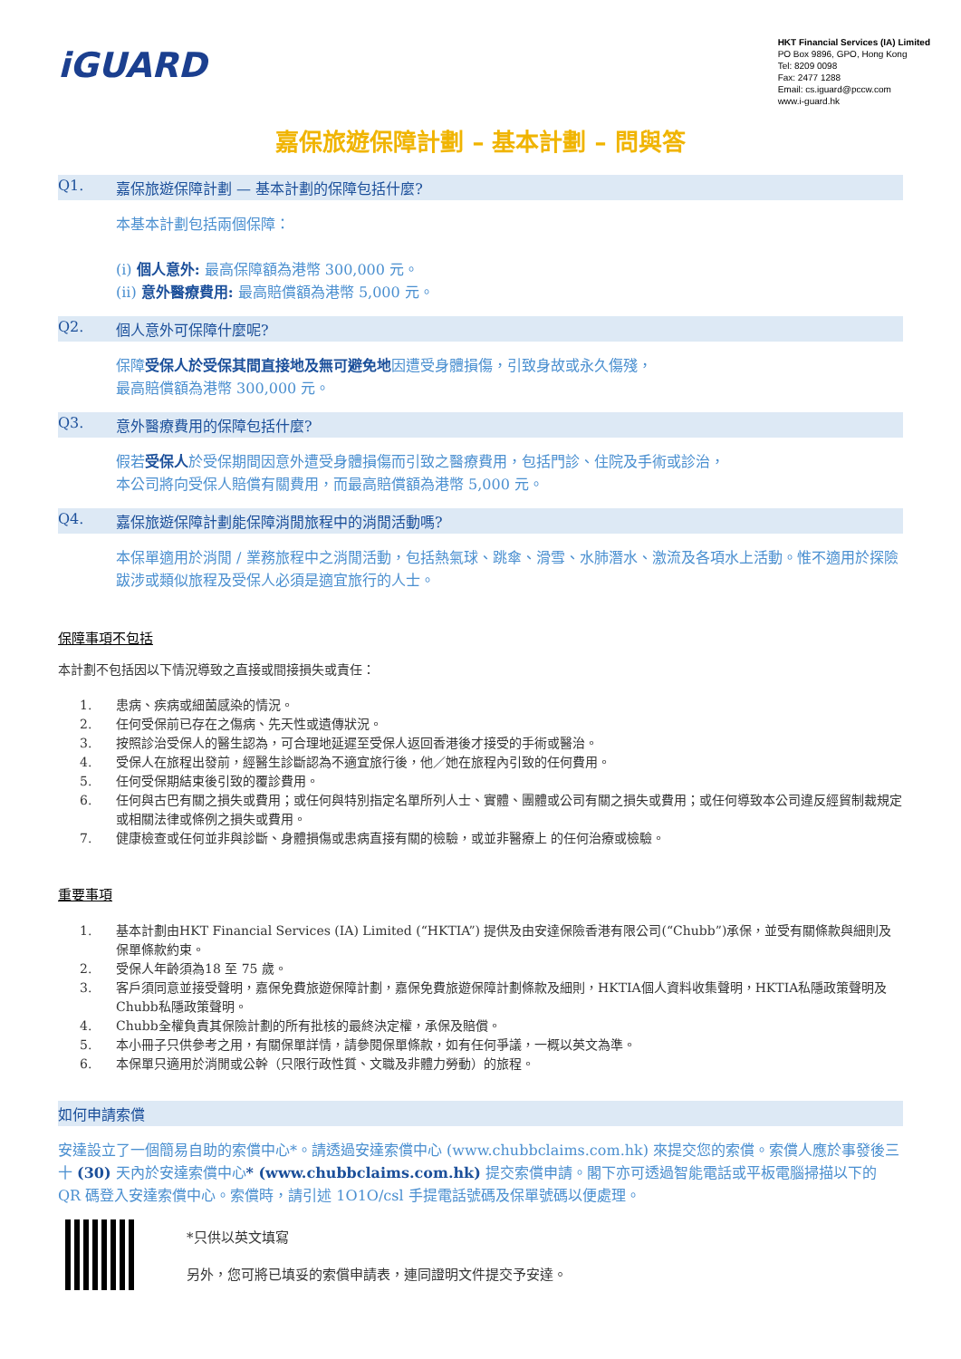iGUARD
HKT Financial Services (IA) Limited
PO Box 9896, GPO, Hong Kong
Tel: 8209 0098
Fax: 2477 1288
Email: cs.iguard@pccw.com
www.i-guard.hk
嘉保旅遊保障計劃 – 基本計劃 – 問與答
Q1. 嘉保旅遊保障計劃 — 基本計劃的保障包括什麼?
本基本計劃包括兩個保障：
(i) 個人意外: 最高保障額為港幣 300,000 元。
(ii) 意外醫療費用: 最高賠償額為港幣 5,000 元。
Q2. 個人意外可保障什麼呢?
保障受保人於受保其間直接地及無可避免地因遭受身體損傷，引致身故或永久傷殘，
最高賠償額為港幣 300,000 元。
Q3. 意外醫療費用的保障包括什麼?
假若受保人於受保期間因意外遭受身體損傷而引致之醫療費用，包括門診、住院及手術或診治，
本公司將向受保人賠償有關費用，而最高賠償額為港幣 5,000 元。
Q4. 嘉保旅遊保障計劃能保障消閒旅程中的消閒活動嗎?
本保單適用於消閒 / 業務旅程中之消閒活動，包括熱氣球、跳傘、滑雪、水肺潛水、激流及各項水上活動。惟不適用於探險跋涉或類似旅程及受保人必須是適宜旅行的人士。
保障事項不包括
本計劃不包括因以下情況導致之直接或間接損失或責任：
1. 患病、疾病或細菌感染的情況。
2. 任何受保前已存在之傷病、先天性或遺傳狀況。
3. 按照診治受保人的醫生認為，可合理地延遲至受保人返回香港後才接受的手術或醫治。
4. 受保人在旅程出發前，經醫生診斷認為不適宜旅行後，他／她在旅程內引致的任何費用。
5. 任何受保期結束後引致的覆診費用。
6. 任何與古巴有關之損失或費用；或任何與特別指定名單所列人士、實體、團體或公司有關之損失或費用；或任何導致本公司違反經貿制裁規定或相關法律或條例之損失或費用。
7. 健康檢查或任何並非與診斷、身體損傷或患病直接有關的檢驗，或並非醫療上 的任何治療或檢驗。
重要事項
1. 基本計劃由HKT Financial Services (IA) Limited (“HKTIA”) 提供及由安達保險香港有限公司(“Chubb”)承保，並受有關條款與細則及保單條款約束。
2. 受保人年齡須為18 至 75 歲。
3. 客戶須同意並接受聲明，嘉保免費旅遊保障計劃，嘉保免費旅遊保障計劃條款及細則，HKTIA個人資料收集聲明，HKTIA私隱政策聲明及Chubb私隱政策聲明。
4. Chubb全權負責其保險計劃的所有批核的最終決定權，承保及賠償。
5. 本小冊子只供參考之用，有關保單詳情，請參閱保單條款，如有任何爭議，一概以英文為準。
6. 本保單只適用於消閒或公幹（只限行政性質、文職及非體力勞動）的旅程。
如何申請索償
安達設立了一個簡易自助的索償中心*。請透過安達索償中心 (www.chubbclaims.com.hk) 來提交您的索償。索償人應於事發後三十 (30) 天內於安達索償中心* (www.chubbclaims.com.hk) 提交索償申請。閣下亦可透過智能電話或平板電腦掃描以下的 QR 碼登入安達索償中心。索償時，請引述 1O1O/csl 手提電話號碼及保單號碼以便處理。
*只供以英文填寫
另外，您可將已填妥的索償申請表，連同證明文件提交予安達。